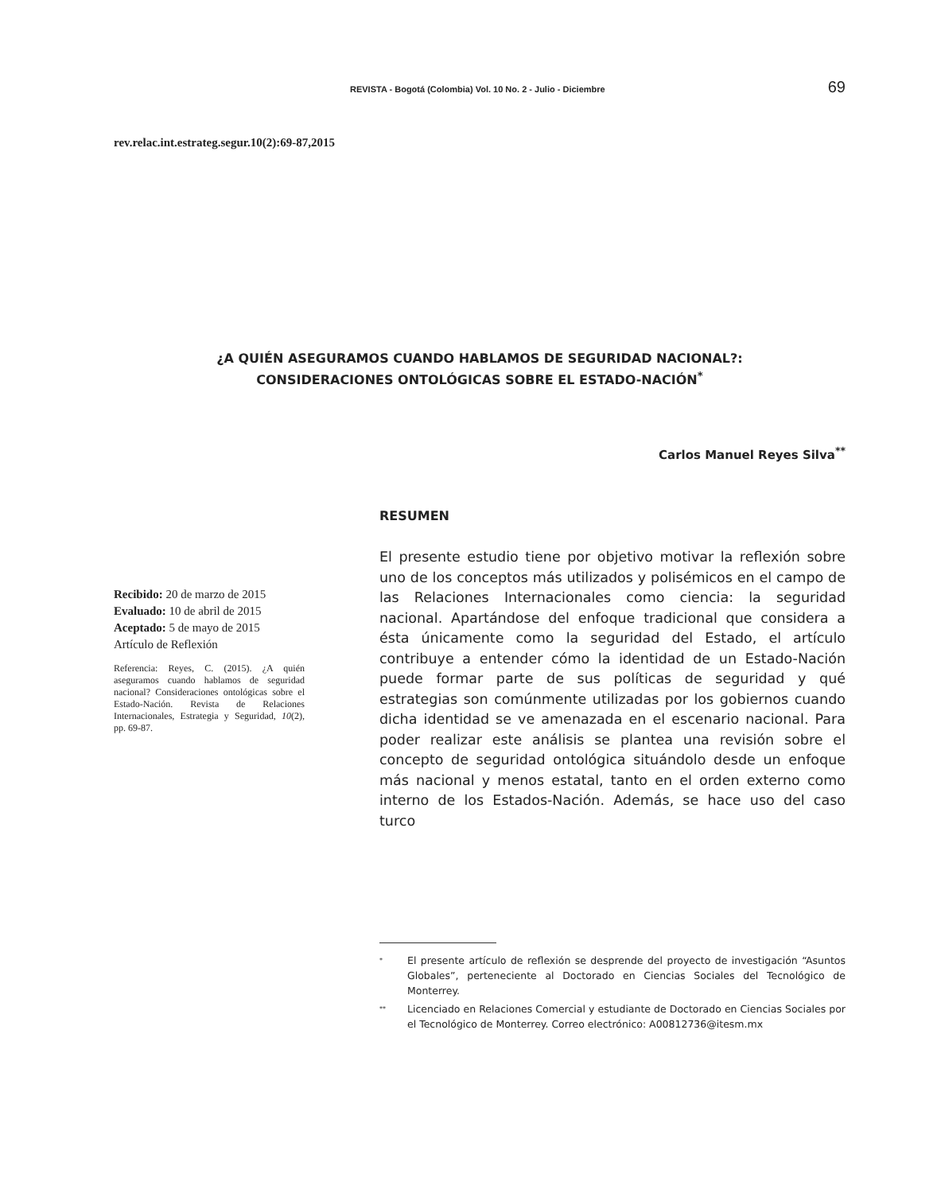REVISTA - Bogotá (Colombia) Vol. 10 No. 2 - Julio - Diciembre 69
rev.relac.int.estrateg.segur.10(2):69-87,2015
¿A QUIÉN ASEGURAMOS CUANDO HABLAMOS DE SEGURIDAD NACIONAL?:
CONSIDERACIONES ONTOLÓGICAS SOBRE EL ESTADO-NACIÓN<sup>*</sup>
Carlos Manuel Reyes Silva<sup>**</sup>
Recibido: 20 de marzo de 2015
Evaluado: 10 de abril de 2015
Aceptado: 5 de mayo de 2015
Artículo de Reflexión
Referencia: Reyes, C. (2015). ¿A quién aseguramos cuando hablamos de seguridad nacional? Consideraciones ontológicas sobre el Estado-Nación. Revista de Relaciones Internacionales, Estrategia y Seguridad, 10(2), pp. 69-87.
RESUMEN
El presente estudio tiene por objetivo motivar la reflexión sobre uno de los conceptos más utilizados y polisémicos en el campo de las Relaciones Internacionales como ciencia: la seguridad nacional. Apartándose del enfoque tradicional que considera a ésta únicamente como la seguridad del Estado, el artículo contribuye a entender cómo la identidad de un Estado-Nación puede formar parte de sus políticas de seguridad y qué estrategias son comúnmente utilizadas por los gobiernos cuando dicha identidad se ve amenazada en el escenario nacional. Para poder realizar este análisis se plantea una revisión sobre el concepto de seguridad ontológica situándolo desde un enfoque más nacional y menos estatal, tanto en el orden externo como interno de los Estados-Nación. Además, se hace uso del caso turco
<sup>*</sup> El presente artículo de reflexión se desprende del proyecto de investigación “Asuntos Globales”, perteneciente al Doctorado en Ciencias Sociales del Tecnológico de Monterrey.
<sup>**</sup> Licenciado en Relaciones Comercial y estudiante de Doctorado en Ciencias Sociales por el Tecnológico de Monterrey. Correo electrónico: A00812736@itesm.mx